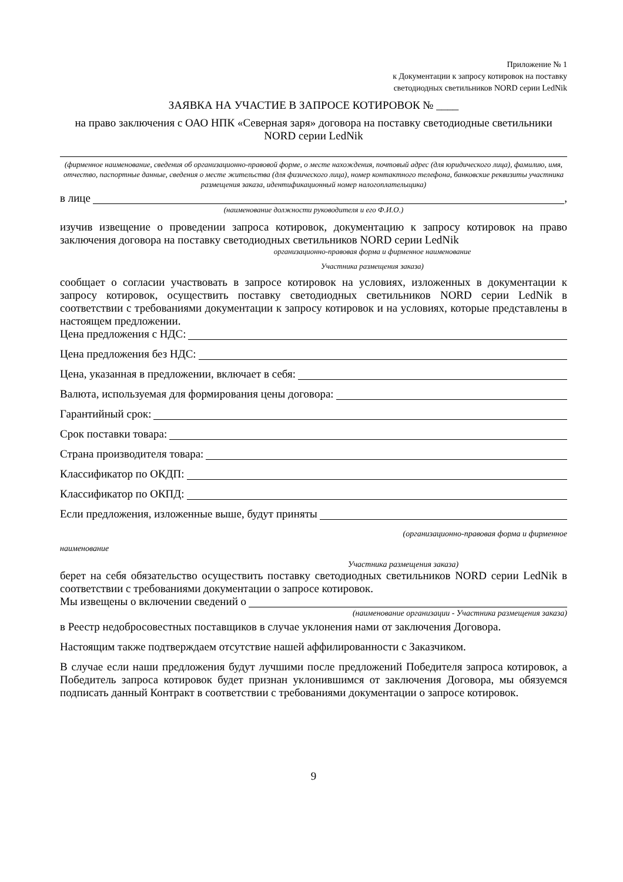Приложение № 1
к Документации к запросу котировок на поставку
светодиодных светильников NORD серии LedNik
ЗАЯВКА НА УЧАСТИЕ В ЗАПРОСЕ КОТИРОВОК № ____
на право заключения с ОАО НПК «Северная заря» договора на поставку светодиодные светильники NORD серии LedNik
(фирменное наименование, сведения об организационно-правовой форме, о месте нахождения, почтовый адрес (для юридического лица), фамилию, имя, отчество, паспортные данные, сведения о месте жительства (для физического лица), номер контактного телефона, банковские реквизиты участника размещения заказа, идентификационный номер налогоплательщика)
в лице ,
(наименование должности руководителя и его Ф.И.О.)
изучив извещение о проведении запроса котировок, документацию к запросу котировок на право заключения договора на поставку светодиодных светильников NORD серии LedNik
организационно-правовая форма и фирменное наименование
Участника размещения заказа)
сообщает о согласии участвовать в запросе котировок на условиях, изложенных в документации к запросу котировок, осуществить поставку светодиодных светильников NORD серии LedNik в соответствии с требованиями документации к запросу котировок и на условиях, которые представлены в настоящем предложении.
Цена предложения с НДС:
Цена предложения без НДС:
Цена, указанная в предложении, включает в себя:
Валюта, используемая для формирования цены договора:
Гарантийный срок:
Срок поставки товара:
Страна производителя товара:
Классификатор по ОКДП:
Классификатор по ОКПД:
Если предложения, изложенные выше, будут приняты
(организационно-правовая форма и фирменное
наименование
Участника размещения заказа)
берет на себя обязательство осуществить поставку светодиодных светильников NORD серии LedNik в соответствии с требованиями документации о запросе котировок.
Мы извещены о включении сведений о
(наименование организации - Участника размещения заказа)
в Реестр недобросовестных поставщиков в случае уклонения нами от заключения Договора.
Настоящим также подтверждаем отсутствие нашей аффилированности с Заказчиком.
В случае если наши предложения будут лучшими после предложений Победителя запроса котировок, а Победитель запроса котировок будет признан уклонившимся от заключения Договора, мы обязуемся подписать данный Контракт в соответствии с требованиями документации о запросе котировок.
9